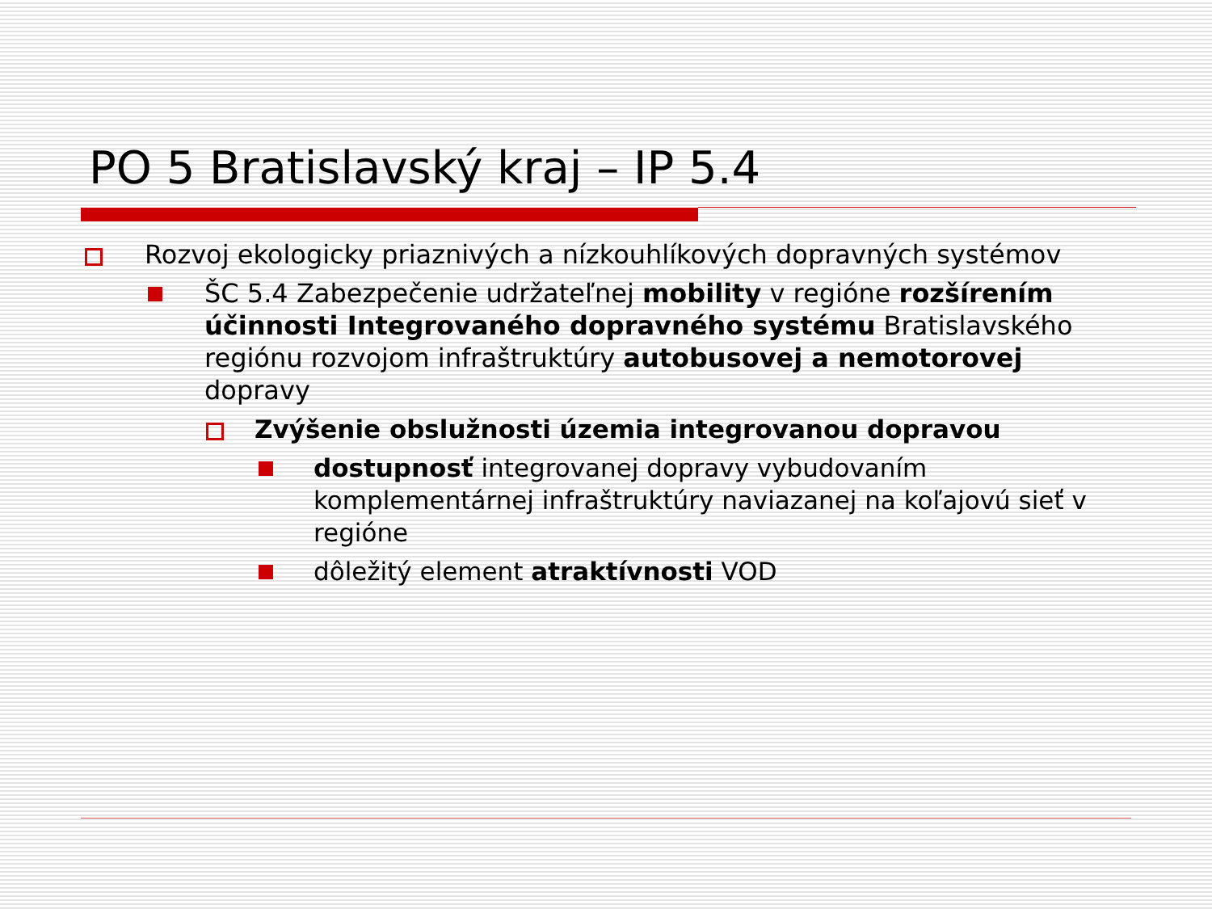PO 5 Bratislavský kraj – IP 5.4
Rozvoj ekologicky priaznivých a nízkouhlíkových dopravných systémov
ŠC 5.4 Zabezpečenie udržateľnej mobility v regióne rozšírením účinnosti Integrovaného dopravného systému Bratislavského regiónu rozvojom infraštruktúry autobusovej a nemotorovej dopravy
Zvýšenie obslužnosti územia integrovanou dopravou
dostupnosť integrovanej dopravy vybudovaním komplementárnej infraštruktúry naviazanej na koľajovú sieť v regióne
dôležitý element atraktívnosti VOD